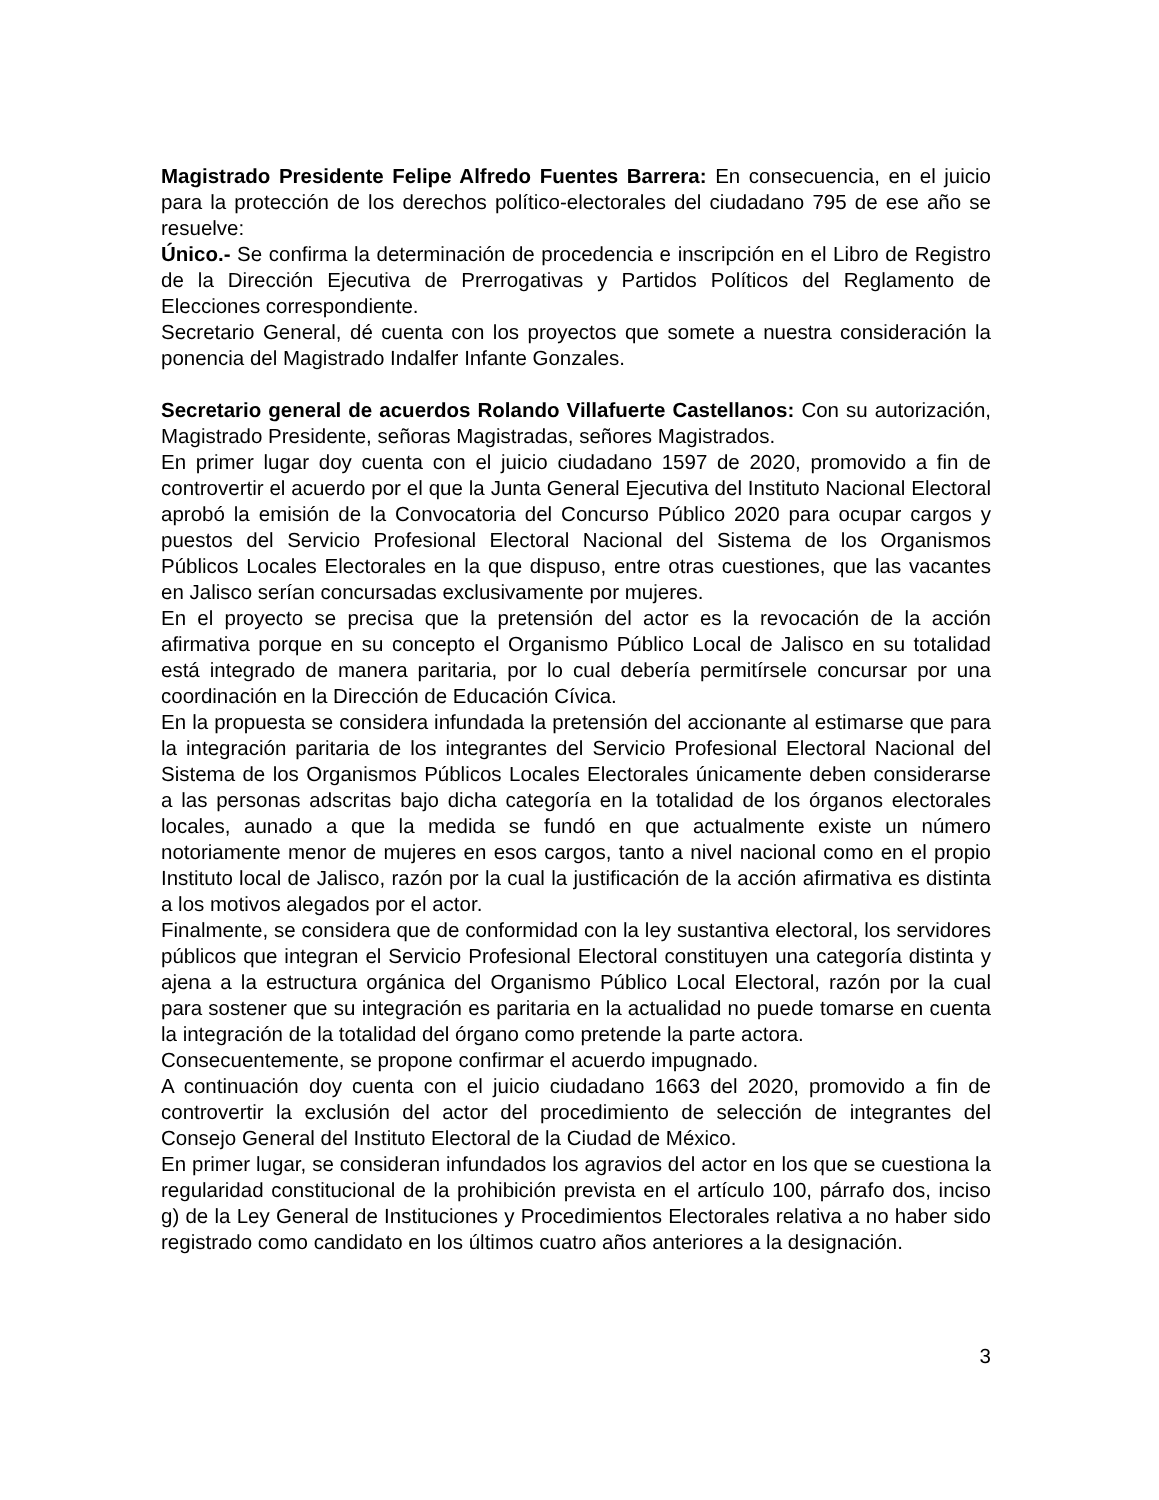Magistrado Presidente Felipe Alfredo Fuentes Barrera: En consecuencia, en el juicio para la protección de los derechos político-electorales del ciudadano 795 de ese año se resuelve:
Único.- Se confirma la determinación de procedencia e inscripción en el Libro de Registro de la Dirección Ejecutiva de Prerrogativas y Partidos Políticos del Reglamento de Elecciones correspondiente.
Secretario General, dé cuenta con los proyectos que somete a nuestra consideración la ponencia del Magistrado Indalfer Infante Gonzales.
Secretario general de acuerdos Rolando Villafuerte Castellanos: Con su autorización, Magistrado Presidente, señoras Magistradas, señores Magistrados.
En primer lugar doy cuenta con el juicio ciudadano 1597 de 2020, promovido a fin de controvertir el acuerdo por el que la Junta General Ejecutiva del Instituto Nacional Electoral aprobó la emisión de la Convocatoria del Concurso Público 2020 para ocupar cargos y puestos del Servicio Profesional Electoral Nacional del Sistema de los Organismos Públicos Locales Electorales en la que dispuso, entre otras cuestiones, que las vacantes en Jalisco serían concursadas exclusivamente por mujeres.
En el proyecto se precisa que la pretensión del actor es la revocación de la acción afirmativa porque en su concepto el Organismo Público Local de Jalisco en su totalidad está integrado de manera paritaria, por lo cual debería permitírsele concursar por una coordinación en la Dirección de Educación Cívica.
En la propuesta se considera infundada la pretensión del accionante al estimarse que para la integración paritaria de los integrantes del Servicio Profesional Electoral Nacional del Sistema de los Organismos Públicos Locales Electorales únicamente deben considerarse a las personas adscritas bajo dicha categoría en la totalidad de los órganos electorales locales, aunado a que la medida se fundó en que actualmente existe un número notoriamente menor de mujeres en esos cargos, tanto a nivel nacional como en el propio Instituto local de Jalisco, razón por la cual la justificación de la acción afirmativa es distinta a los motivos alegados por el actor.
Finalmente, se considera que de conformidad con la ley sustantiva electoral, los servidores públicos que integran el Servicio Profesional Electoral constituyen una categoría distinta y ajena a la estructura orgánica del Organismo Público Local Electoral, razón por la cual para sostener que su integración es paritaria en la actualidad no puede tomarse en cuenta la integración de la totalidad del órgano como pretende la parte actora.
Consecuentemente, se propone confirmar el acuerdo impugnado.
A continuación doy cuenta con el juicio ciudadano 1663 del 2020, promovido a fin de controvertir la exclusión del actor del procedimiento de selección de integrantes del Consejo General del Instituto Electoral de la Ciudad de México.
En primer lugar, se consideran infundados los agravios del actor en los que se cuestiona la regularidad constitucional de la prohibición prevista en el artículo 100, párrafo dos, inciso g) de la Ley General de Instituciones y Procedimientos Electorales relativa a no haber sido registrado como candidato en los últimos cuatro años anteriores a la designación.
3